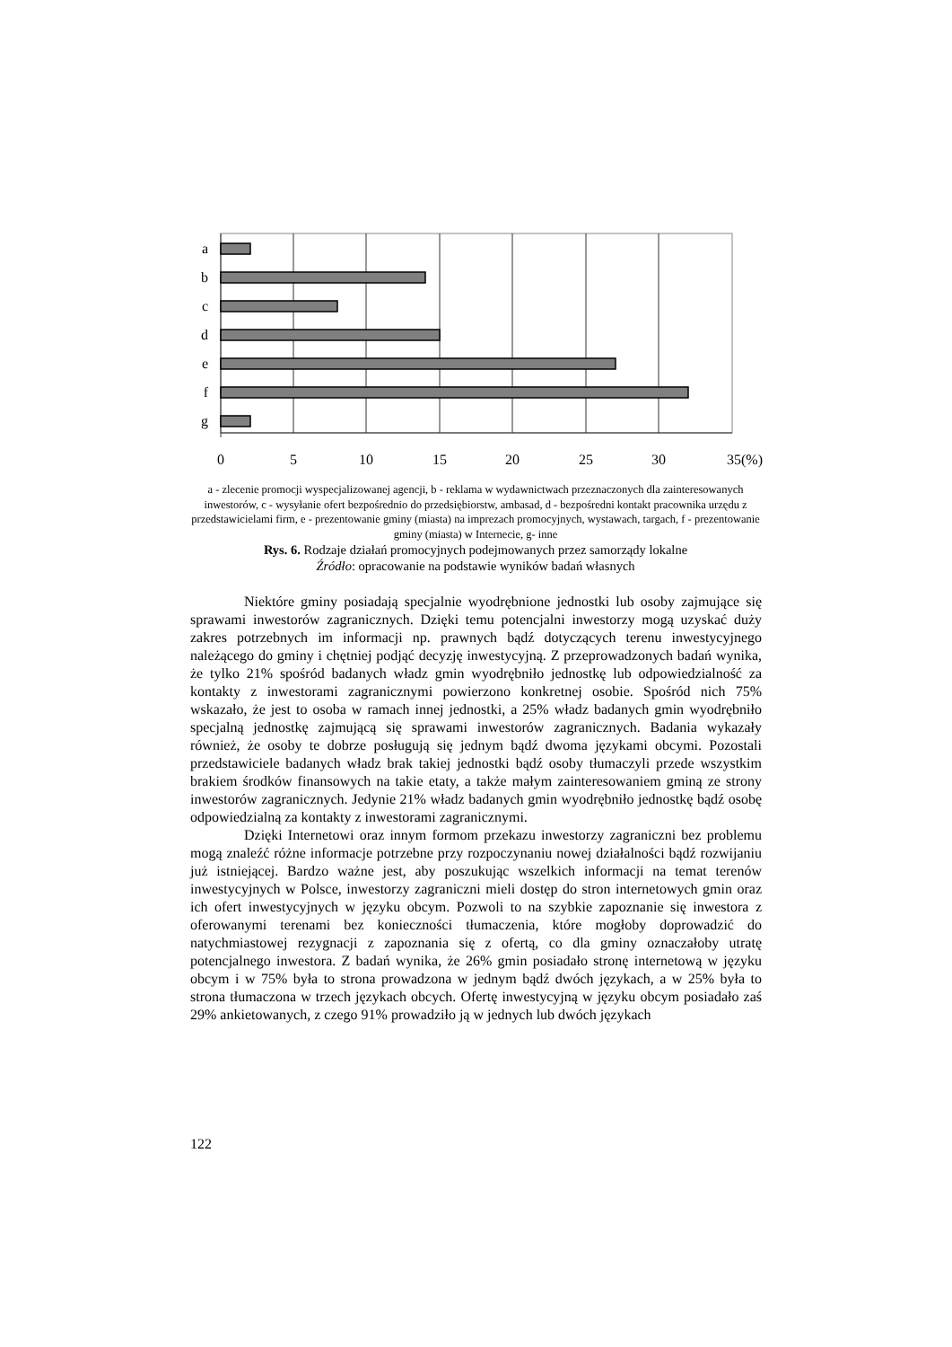a
b
c
d
e
f
g
0
5
10
15
20
25
30
35(%)
a - zlecenie promocji wyspecjalizowanej agencji, b - reklama w wydawnictwach przeznaczonych dla zainteresowanych inwestorów, c - wysyłanie ofert bezpośrednio do przedsiębiorstw, ambasad, d - bezpośredni kontakt pracownika urzędu z przedstawicielami firm, e - prezentowanie gminy (miasta) na imprezach promocyjnych, wystawach, targach, f - prezentowanie gminy (miasta) w Internecie, g- inne
Rys. 6. Rodzaje działań promocyjnych podejmowanych przez samorządy lokalne
Źródło: opracowanie na podstawie wyników badań własnych
Niektóre gminy posiadają specjalnie wyodrębnione jednostki lub osoby zajmujące się sprawami inwestorów zagranicznych. Dzięki temu potencjalni inwestorzy mogą uzyskać duży zakres potrzebnych im informacji np. prawnych bądź dotyczących terenu inwestycyjnego należącego do gminy i chętniej podjąć decyzję inwestycyjną. Z przeprowadzonych badań wynika, że tylko 21% spośród badanych władz gmin wyodrębniło jednostkę lub odpowiedzialność za kontakty z inwestorami zagranicznymi powierzono konkretnej osobie. Spośród nich 75% wskazało, że jest to osoba w ramach innej jednostki, a 25% władz badanych gmin wyodrębniło specjalną jednostkę zajmującą się sprawami inwestorów zagranicznych. Badania wykazały również, że osoby te dobrze posługują się jednym bądź dwoma językami obcymi. Pozostali przedstawiciele badanych władz brak takiej jednostki bądź osoby tłumaczyli przede wszystkim brakiem środków finansowych na takie etaty, a także małym zainteresowaniem gminą ze strony inwestorów zagranicznych. Jedynie 21% władz badanych gmin wyodrębniło jednostkę bądź osobę odpowiedzialną za kontakty z inwestorami zagranicznymi.
Dzięki Internetowi oraz innym formom przekazu inwestorzy zagraniczni bez problemu mogą znaleźć różne informacje potrzebne przy rozpoczynaniu nowej działalności bądź rozwijaniu już istniejącej. Bardzo ważne jest, aby poszukując wszelkich informacji na temat terenów inwestycyjnych w Polsce, inwestorzy zagraniczni mieli dostęp do stron internetowych gmin oraz ich ofert inwestycyjnych w języku obcym. Pozwoli to na szybkie zapoznanie się inwestora z oferowanymi terenami bez konieczności tłumaczenia, które mogłoby doprowadzić do natychmiastowej rezygnacji z zapoznania się z ofertą, co dla gminy oznaczałoby utratę potencjalnego inwestora. Z badań wynika, że 26% gmin posiadało stronę internetową w języku obcym i w 75% była to strona prowadzona w jednym bądź dwóch językach, a w 25% była to strona tłumaczona w trzech językach obcych. Ofertę inwestycyjną w języku obcym posiadało zaś 29% ankietowanych, z czego 91% prowadziło ją w jednych lub dwóch językach
122